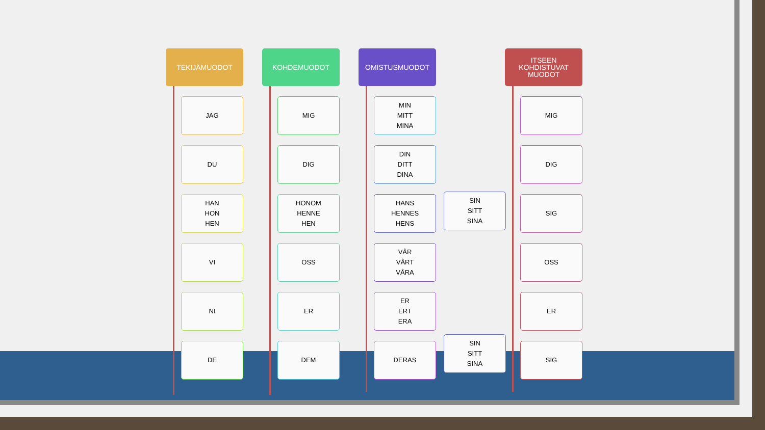TEKIJÄMUODOT
JAG
DU
HAN
HON
HEN
VI
NI
DE
KOHDEMUODOT
MIG
DIG
HONOM
HENNE
HEN
OSS
ER
DEM
OMISTUSMUODOT
MIN
MITT
MINA
DIN
DITT
DINA
HANS
HENNES
HENS
VÅR
VÅRT
VÅRA
ER
ERT
ERA
DERAS
SIN
SITT
SINA
SIN
SITT
SINA
ITSEEN
KOHDISTUVAT
MUODOT
MIG
DIG
SIG
OSS
ER
SIG